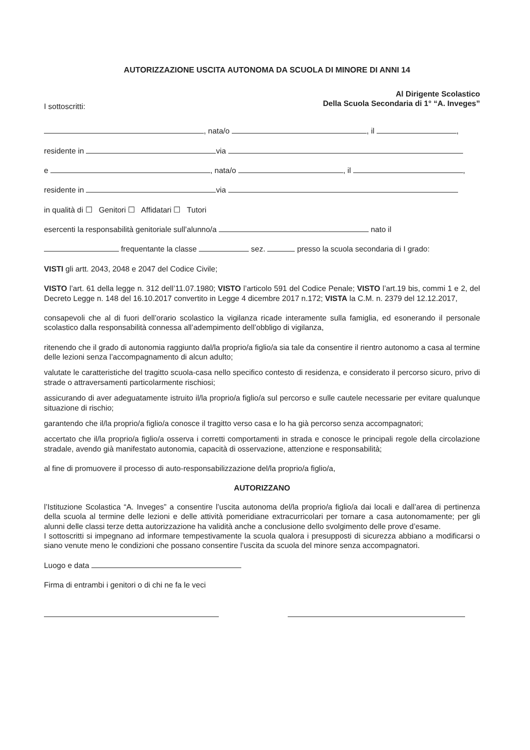AUTORIZZAZIONE USCITA AUTONOMA DA SCUOLA DI MINORE DI ANNI 14
Al Dirigente Scolastico
Della Scuola Secondaria di 1° “A. Inveges”
I sottoscritti:
, nata/o , il ,
residente in via
e , nata/o , il ,
residente in via
in qualità di ☐ Genitori ☐ Affidatari ☐ Tutori
esercenti la responsabilità genitoriale sull’alunno/a nato il
frequentante la classe sez. presso la scuola secondaria di I grado:
VISTI gli artt. 2043, 2048 e 2047 del Codice Civile;
VISTO l’art. 61 della legge n. 312 dell’11.07.1980; VISTO l’articolo 591 del Codice Penale; VISTO l’art.19 bis, commi 1 e 2, del Decreto Legge n. 148 del 16.10.2017 convertito in Legge 4 dicembre 2017 n.172; VISTA la C.M. n. 2379 del 12.12.2017,
consapevoli che al di fuori dell’orario scolastico la vigilanza ricade interamente sulla famiglia, ed esonerando il personale scolastico dalla responsabilità connessa all’adempimento dell’obbligo di vigilanza,
ritenendo che il grado di autonomia raggiunto dal/la proprio/a figlio/a sia tale da consentire il rientro autonomo a casa al termine delle lezioni senza l’accompagnamento di alcun adulto;
valutate le caratteristiche del tragitto scuola-casa nello specifico contesto di residenza, e considerato il percorso sicuro, privo di strade o attraversamenti particolarmente rischiosi;
assicurando di aver adeguatamente istruito il/la proprio/a figlio/a sul percorso e sulle cautele necessarie per evitare qualunque situazione di rischio;
garantendo che il/la proprio/a figlio/a conosce il tragitto verso casa e lo ha già percorso senza accompagnatori;
accertato che il/la proprio/a figlio/a osserva i corretti comportamenti in strada e conosce le principali regole della circolazione stradale, avendo già manifestato autonomia, capacità di osservazione, attenzione e responsabilità;
al fine di promuovere il processo di auto-responsabilizzazione del/la proprio/a figlio/a,
AUTORIZZANO
l’Istituzione Scolastica “A. Inveges” a consentire l’uscita autonoma del/la proprio/a figlio/a dai locali e dall’area di pertinenza della scuola al termine delle lezioni e delle attività pomeridiane extracurricolari per tornare a casa autonomamente; per gli alunni delle classi terze detta autorizzazione ha validità anche a conclusione dello svolgimento delle prove d’esame.
I sottoscritti si impegnano ad informare tempestivamente la scuola qualora i presupposti di sicurezza abbiano a modificarsi o siano venute meno le condizioni che possano consentire l’uscita da scuola del minore senza accompagnatori.
Luogo e data
Firma di entrambi i genitori o di chi ne fa le veci